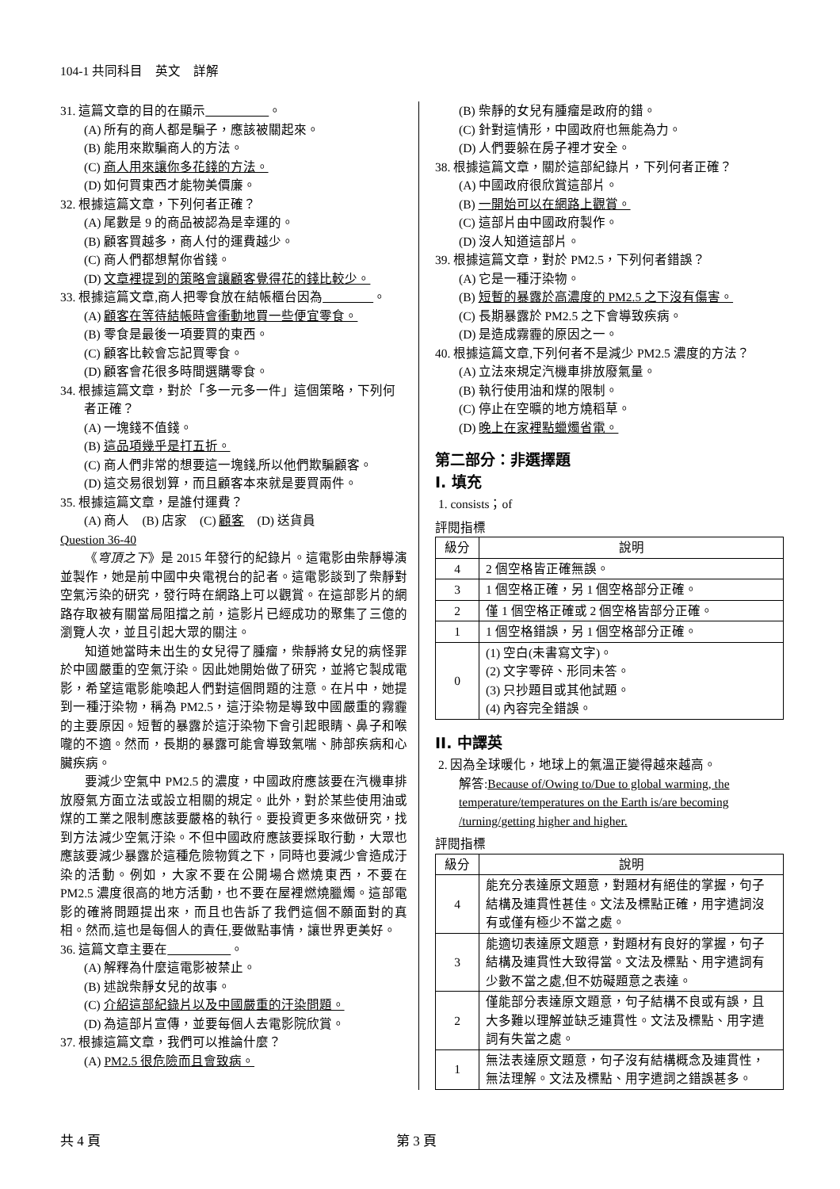104-1 共同科目　英文　詳解
31. 這篇文章的目的在顯示　　　　　 。
(A) 所有的商人都是騙子，應該被關起來。
(B) 能用來欺騙商人的方法。
(C) 商人用來讓你多花錢的方法。
(D) 如何買東西才能物美價廉。
32. 根據這篇文章，下列何者正確？
(A) 尾數是 9 的商品被認為是幸運的。
(B) 顧客買越多，商人付的運費越少。
(C) 商人們都想幫你省錢。
(D) 文章裡提到的策略會讓顧客覺得花的錢比較少。
33. 根據這篇文章,商人把零食放在結帳櫃台因為　　　　 。
(A) 顧客在等待結帳時會衝動地買一些便宜零食。
(B) 零食是最後一項要買的東西。
(C) 顧客比較會忘記買零食。
(D) 顧客會花很多時間選購零食。
34. 根據這篇文章，對於「多一元多一件」這個策略，下列何者正確？
(A) 一塊錢不值錢。
(B) 這品項幾乎是打五折。
(C) 商人們非常的想要這一塊錢,所以他們欺騙顧客。
(D) 這交易很划算，而且顧客本來就是要買兩件。
35. 根據這篇文章，是誰付運費？
(A) 商人　(B) 店家　(C) 顧客　(D) 送貨員
Question 36-40
《穹頂之下》是 2015 年發行的紀錄片。這電影由柴靜導演並製作，她是前中國中央電視台的記者。這電影談到了柴靜對空氣污染的研究，發行時在網路上可以觀賞。在這部影片的網路存取被有關當局阻擋之前，這影片已經成功的聚集了三億的瀏覽人次，並且引起大眾的關注。
知道她當時未出生的女兒得了腫瘤，柴靜將女兒的病怪罪於中國嚴重的空氣汙染。因此她開始做了研究，並將它製成電影，希望這電影能喚起人們對這個問題的注意。在片中，她提到一種汙染物，稱為 PM2.5，這汙染物是導致中國嚴重的霧霾的主要原因。短暫的暴露於這汙染物下會引起眼睛、鼻子和喉嚨的不適。然而，長期的暴露可能會導致氣喘、肺部疾病和心臟疾病。
要減少空氣中 PM2.5 的濃度，中國政府應該要在汽機車排放廢氣方面立法或設立相關的規定。此外，對於某些使用油或煤的工業之限制應該要嚴格的執行。要投資更多來做研究，找到方法減少空氣汙染。不但中國政府應該要採取行動，大眾也應該要減少暴露於這種危險物質之下，同時也要減少會造成汙染的活動。例如，大家不要在公開場合燃燒東西，不要在 PM2.5 濃度很高的地方活動，也不要在屋裡燃燒臘燭。這部電影的確將問題提出來，而且也告訴了我們這個不願面對的真相。然而,這也是每個人的責任,要做點事情，讓世界更美好。
36. 這篇文章主要在　　　　　 。
(A) 解釋為什麼這電影被禁止。
(B) 述說柴靜女兒的故事。
(C) 介紹這部紀錄片以及中國嚴重的汙染問題。
(D) 為這部片宣傳，並要每個人去電影院欣賞。
37. 根據這篇文章，我們可以推論什麼？
(A) PM2.5 很危險而且會致病。
(B) 柴靜的女兒有腫瘤是政府的錯。
(C) 針對這情形，中國政府也無能為力。
(D) 人們要躲在房子裡才安全。
38. 根據這篇文章，關於這部紀錄片，下列何者正確？
(A) 中國政府很欣賞這部片。
(B) 一開始可以在網路上觀賞。
(C) 這部片由中國政府製作。
(D) 沒人知道這部片。
39. 根據這篇文章，對於 PM2.5，下列何者錯誤？
(A) 它是一種汙染物。
(B) 短暫的暴露於高濃度的 PM2.5 之下沒有傷害。
(C) 長期暴露於 PM2.5 之下會導致疾病。
(D) 是造成霧霾的原因之一。
40. 根據這篇文章,下列何者不是減少 PM2.5 濃度的方法？
(A) 立法來規定汽機車排放廢氣量。
(B) 執行使用油和煤的限制。
(C) 停止在空曠的地方燒稻草。
(D) 晚上在家裡點蠟燭省電。
第二部分：非選擇題
Ⅰ. 填充
1. consists；of
評閱指標
| 級分 | 說明 |
| --- | --- |
| 4 | 2 個空格皆正確無誤。 |
| 3 | 1 個空格正確，另 1 個空格部分正確。 |
| 2 | 僅 1 個空格正確或 2 個空格皆部分正確。 |
| 1 | 1 個空格錯誤，另 1 個空格部分正確。 |
| 0 | (1) 空白(未書寫文字)。 (2) 文字零碎、形同未答。 (3) 只抄題目或其他試題。 (4) 內容完全錯誤。 |
II. 中譯英
2. 因為全球暖化，地球上的氣溫正變得越來越高。
解答:Because of/Owing to/Due to global warming, the temperature/temperatures on the Earth is/are becoming /turning/getting higher and higher.
評閱指標
| 級分 | 說明 |
| --- | --- |
| 4 | 能充分表達原文題意，對題材有絕佳的掌握，句子結構及連貫性甚佳。文法及標點正確，用字遣詞沒有或僅有極少不當之處。 |
| 3 | 能適切表達原文題意，對題材有良好的掌握，句子結構及連貫性大致得當。文法及標點、用字遣詞有少數不當之處,但不妨礙題意之表達。 |
| 2 | 僅能部分表達原文題意，句子結構不良或有誤，且大多難以理解並缺乏連貫性。文法及標點、用字遣詞有失當之處。 |
| 1 | 無法表達原文題意，句子沒有結構概念及連貫性，無法理解。文法及標點、用字遣詞之錯誤甚多。 |
共 4 頁 第 3 頁